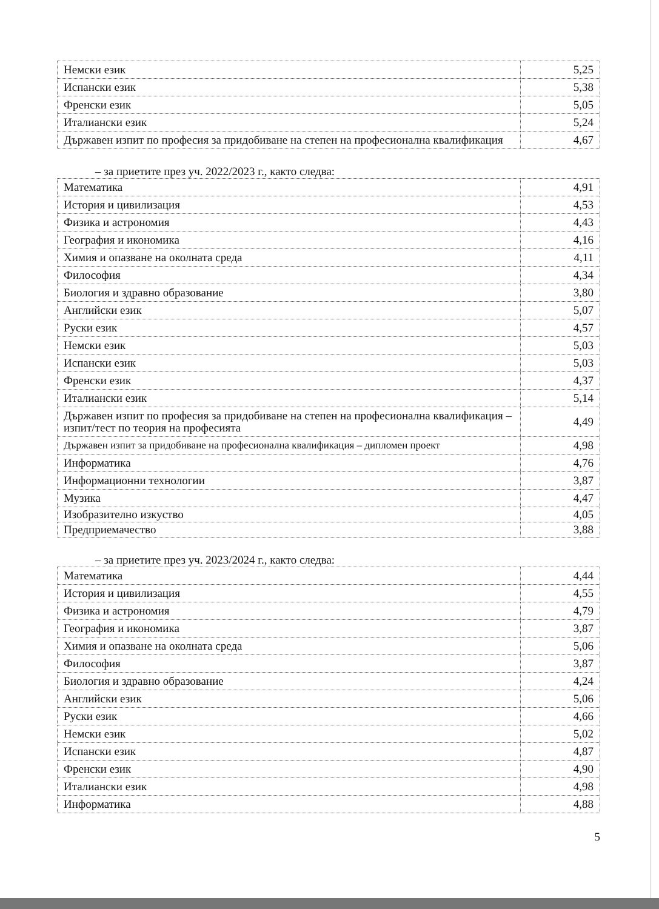| Немски език | 5,25 |
| Испански език | 5,38 |
| Френски език | 5,05 |
| Италиански език | 5,24 |
| Държавен изпит по професия за придобиване на степен на професионална квалификация | 4,67 |
– за приетите през уч. 2022/2023 г., както следва:
| Математика | 4,91 |
| История и цивилизация | 4,53 |
| Физика и астрономия | 4,43 |
| География и икономика | 4,16 |
| Химия и опазване на околната среда | 4,11 |
| Философия | 4,34 |
| Биология и здравно образование | 3,80 |
| Английски език | 5,07 |
| Руски език | 4,57 |
| Немски език | 5,03 |
| Испански език | 5,03 |
| Френски език | 4,37 |
| Италиански език | 5,14 |
| Държавен изпит по професия за придобиване на степен на професионална квалификация – изпит/тест по теория на професията | 4,49 |
| Държавен изпит за придобиване на професионална квалификация – дипломен проект | 4,98 |
| Информатика | 4,76 |
| Информационни технологии | 3,87 |
| Музика | 4,47 |
| Изобразително изкуство | 4,05 |
| Предприемачество | 3,88 |
– за приетите през уч. 2023/2024 г., както следва:
| Математика | 4,44 |
| История и цивилизация | 4,55 |
| Физика и астрономия | 4,79 |
| География и икономика | 3,87 |
| Химия и опазване на околната среда | 5,06 |
| Философия | 3,87 |
| Биология и здравно образование | 4,24 |
| Английски език | 5,06 |
| Руски език | 4,66 |
| Немски език | 5,02 |
| Испански език | 4,87 |
| Френски език | 4,90 |
| Италиански език | 4,98 |
| Информатика | 4,88 |
5